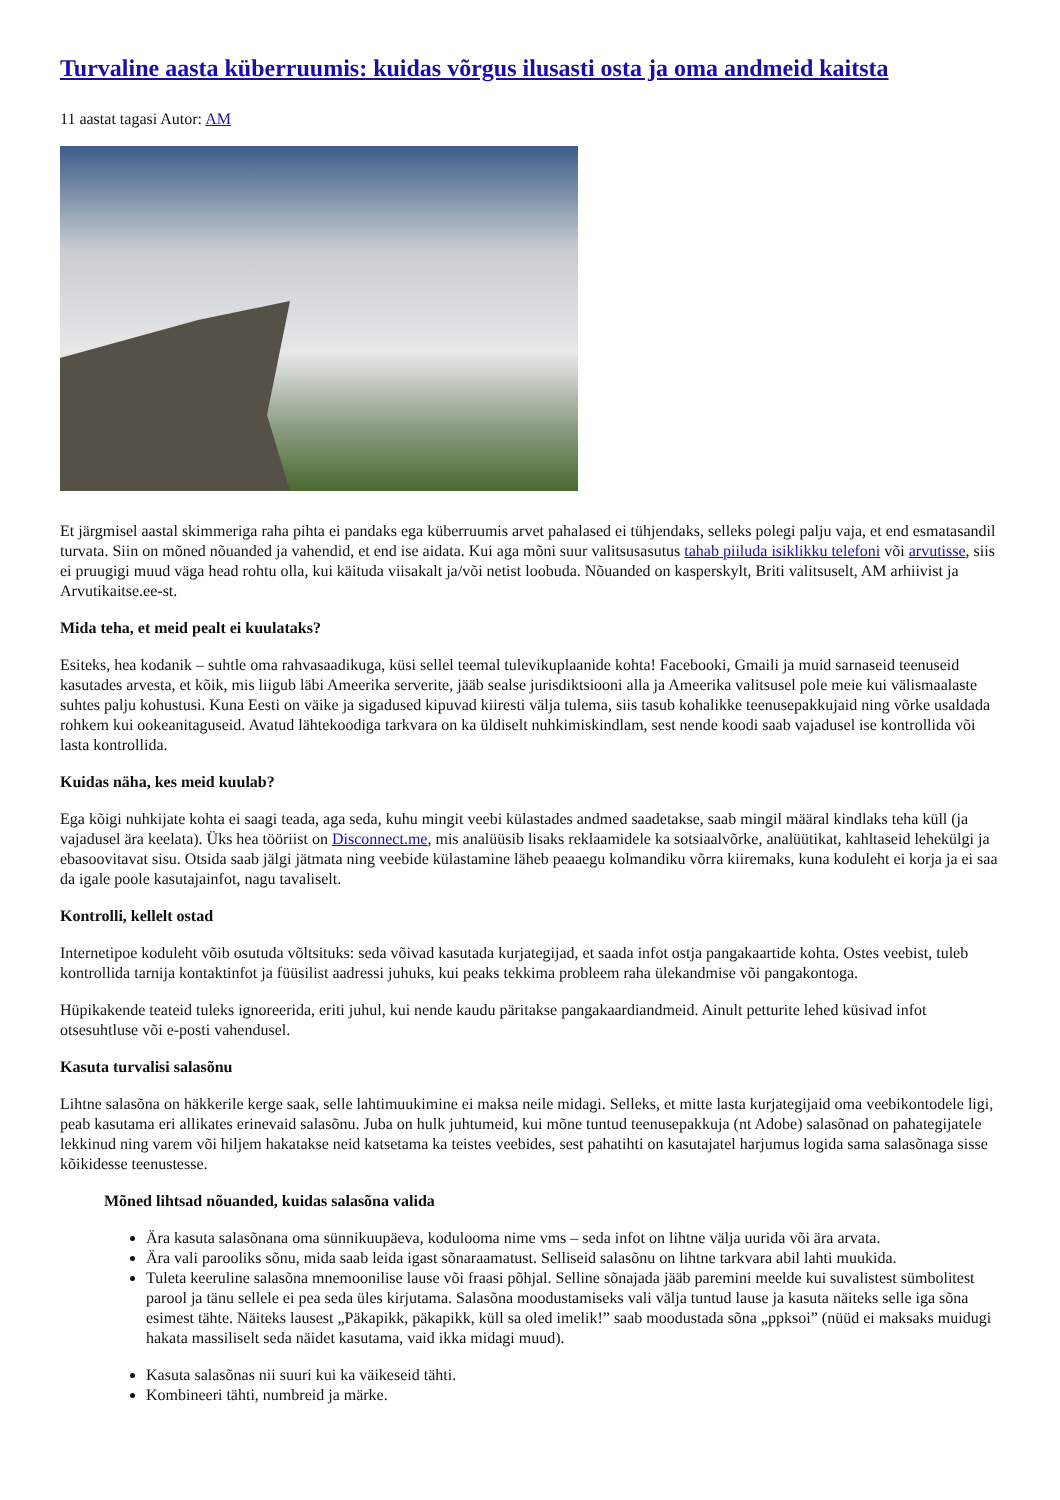Turvaline aasta küberruumis: kuidas võrgus ilusasti osta ja oma andmeid kaitsta
11 aastat tagasi Autor: AM
Et järgmisel aastal skimmeriga raha pihta ei pandaks ega küberruumis arvet pahalased ei tühjendaks, selleks polegi palju vaja, et end esmatasandil turvata. Siin on mõned nõuanded ja vahendid, et end ise aidata. Kui aga mõni suur valitsusasutus tahab piiluda isiklikku telefoni või arvutisse, siis ei pruugigi muud väga head rohtu olla, kui käituda viisakalt ja/või netist loobuda. Nõuanded on kasperskylt, Briti valitsuselt, AM arhiivist ja Arvutikaitse.ee-st.
Mida teha, et meid pealt ei kuulataks?
Esiteks, hea kodanik – suhtle oma rahvasaadikuga, küsi sellel teemal tulevikuplaanide kohta! Facebooki, Gmaili ja muid sarnaseid teenuseid kasutades arvesta, et kõik, mis liigub läbi Ameerika serverite, jääb sealse jurisdiktsiooni alla ja Ameerika valitsusel pole meie kui välismaalaste suhtes palju kohustusi. Kuna Eesti on väike ja sigadused kipuvad kiiresti välja tulema, siis tasub kohalikke teenusepakkujaid ning võrke usaldada rohkem kui ookeanitaguseid. Avatud lähtekoodiga tarkvara on ka üldiselt nuhkimiskindlam, sest nende koodi saab vajadusel ise kontrollida või lasta kontrollida.
Kuidas näha, kes meid kuulab?
Ega kõigi nuhkijate kohta ei saagi teada, aga seda, kuhu mingit veebi külastades andmed saadetakse, saab mingil määral kindlaks teha küll (ja vajadusel ära keelata). Üks hea tööriist on Disconnect.me, mis analüüsib lisaks reklaamidele ka sotsiaalvõrke, analüütikat, kahltaseid lehekülgi ja ebasoovitavat sisu. Otsida saab jälgi jätmata ning veebide külastamine läheb peaaegu kolmandiku võrra kiiremaks, kuna koduleht ei korja ja ei saa da igale poole kasutajainfot, nagu tavaliselt.
Kontrolli, kellelt ostad
Internetipoe koduleht võib osutuda võltsituks: seda võivad kasutada kurjategijad, et saada infot ostja pangakaartide kohta. Ostes veebist, tuleb kontrollida tarnija kontaktinfot ja füüsilist aadressi juhuks, kui peaks tekkima probleem raha ülekandmise või pangakontoga.
Hüpikakende teateid tuleks ignoreerida, eriti juhul, kui nende kaudu päritakse pangakaardiandmeid. Ainult petturite lehed küsivad infot otsesuhtluse või e-posti vahendusel.
Kasuta turvalisi salasõnu
Lihtne salasõna on häkkerile kerge saak, selle lahtimuukimine ei maksa neile midagi. Selleks, et mitte lasta kurjategijaid oma veebikontodele ligi, peab kasutama eri allikates erinevaid salasõnu. Juba on hulk juhtumeid, kui mõne tuntud teenusepakkuja (nt Adobe) salasõnad on pahategijatele lekkinud ning varem või hiljem hakatakse neid katsetama ka teistes veebides, sest pahatihti on kasutajatel harjumus logida sama salasõnaga sisse kõikidesse teenustesse.
Mõned lihtsad nõuanded, kuidas salasõna valida
Ära kasuta salasõnana oma sünnikuupäeva, kodulooma nime vms – seda infot on lihtne välja uurida või ära arvata.
Ära vali parooliks sõnu, mida saab leida igast sõnaraamatust. Selliseid salasõnu on lihtne tarkvara abil lahti muukida.
Tuleta keeruline salasõna mnemoonilise lause või fraasi põhjal. Selline sõnajada jääb paremini meelde kui suvalistest sümbolitest parool ja tänu sellele ei pea seda üles kirjutama. Salasõna moodustamiseks vali välja tuntud lause ja kasuta näiteks selle iga sõna esimest tähte. Näiteks lausest „Päkapikk, päkapikk, küll sa oled imelik!” saab moodustada sõna „ppksoi” (nüüd ei maksaks muidugi hakata massiliselt seda näidet kasutama, vaid ikka midagi muud).
Kasuta salasõnas nii suuri kui ka väikeseid tähti.
Kombineeri tähti, numbreid ja märke.